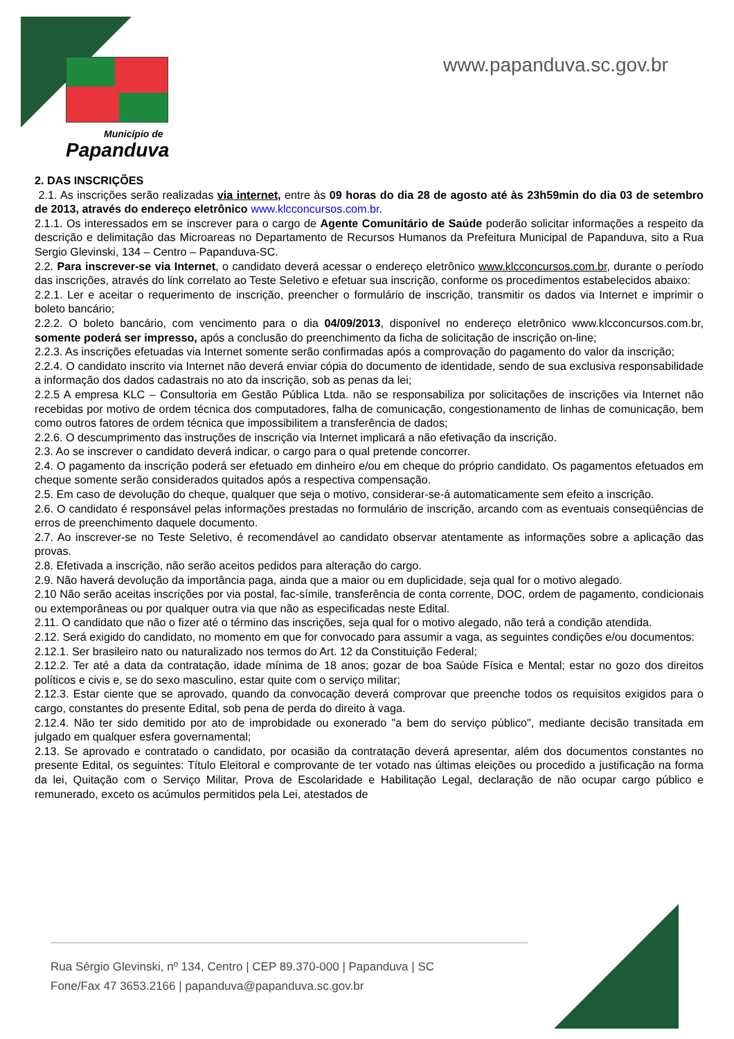Município de
Papanduva
www.papanduva.sc.gov.br
2. DAS INSCRIÇÕES
2.1. As inscrições serão realizadas via internet, entre às 09 horas do dia 28 de agosto até às 23h59min do dia 03 de setembro de 2013, através do endereço eletrônico www.klcconcursos.com.br.
2.1.1. Os interessados em se inscrever para o cargo de Agente Comunitário de Saúde poderão solicitar informações a respeito da descrição e delimitação das Microareas no Departamento de Recursos Humanos da Prefeitura Municipal de Papanduva, sito a Rua Sergio Glevinski, 134 – Centro – Papanduva-SC.
2.2. Para inscrever-se via Internet, o candidato deverá acessar o endereço eletrônico www.klcconcursos.com.br, durante o período das inscrições, através do link correlato ao Teste Seletivo e efetuar sua inscrição, conforme os procedimentos estabelecidos abaixo:
2.2.1. Ler e aceitar o requerimento de inscrição, preencher o formulário de inscrição, transmitir os dados via Internet e imprimir o boleto bancário;
2.2.2. O boleto bancário, com vencimento para o dia 04/09/2013, disponível no endereço eletrônico www.klcconcursos.com.br, somente poderá ser impresso, após a conclusão do preenchimento da ficha de solicitação de inscrição on-line;
2.2.3. As inscrições efetuadas via Internet somente serão confirmadas após a comprovação do pagamento do valor da inscrição;
2.2.4. O candidato inscrito via Internet não deverá enviar cópia do documento de identidade, sendo de sua exclusiva responsabilidade a informação dos dados cadastrais no ato da inscrição, sob as penas da lei;
2.2.5 A empresa KLC – Consultoria em Gestão Pública Ltda. não se responsabiliza por solicitações de inscrições via Internet não recebidas por motivo de ordem técnica dos computadores, falha de comunicação, congestionamento de linhas de comunicação, bem como outros fatores de ordem técnica que impossibilitem a transferência de dados;
2.2.6. O descumprimento das instruções de inscrição via Internet implicará a não efetivação da inscrição.
2.3. Ao se inscrever o candidato deverá indicar, o cargo para o qual pretende concorrer.
2.4. O pagamento da inscrição poderá ser efetuado em dinheiro e/ou em cheque do próprio candidato. Os pagamentos efetuados em cheque somente serão considerados quitados após a respectiva compensação.
2.5. Em caso de devolução do cheque, qualquer que seja o motivo, considerar-se-á automaticamente sem efeito a inscrição.
2.6. O candidato é responsável pelas informações prestadas no formulário de inscrição, arcando com as eventuais conseqüências de erros de preenchimento daquele documento.
2.7. Ao inscrever-se no Teste Seletivo, é recomendável ao candidato observar atentamente as informações sobre a aplicação das provas.
2.8. Efetivada a inscrição, não serão aceitos pedidos para alteração do cargo.
2.9. Não haverá devolução da importância paga, ainda que a maior ou em duplicidade, seja qual for o motivo alegado.
2.10 Não serão aceitas inscrições por via postal, fac-símile, transferência de conta corrente, DOC, ordem de pagamento, condicionais ou extemporâneas ou por qualquer outra via que não as especificadas neste Edital.
2.11. O candidato que não o fizer até o término das inscrições, seja qual for o motivo alegado, não terá a condição atendida.
2.12. Será exigido do candidato, no momento em que for convocado para assumir a vaga, as seguintes condições e/ou documentos:
2.12.1. Ser brasileiro nato ou naturalizado nos termos do Art. 12 da Constituição Federal;
2.12.2. Ter até a data da contratação, idade mínima de 18 anos; gozar de boa Saúde Física e Mental; estar no gozo dos direitos políticos e civis e, se do sexo masculino, estar quite com o serviço militar;
2.12.3. Estar ciente que se aprovado, quando da convocação deverá comprovar que preenche todos os requisitos exigidos para o cargo, constantes do presente Edital, sob pena de perda do direito à vaga.
2.12.4. Não ter sido demitido por ato de improbidade ou exonerado "a bem do serviço público", mediante decisão transitada em julgado em qualquer esfera governamental;
2.13. Se aprovado e contratado o candidato, por ocasião da contratação deverá apresentar, além dos documentos constantes no presente Edital, os seguintes: Título Eleitoral e comprovante de ter votado nas últimas eleições ou procedido a justificação na forma da lei, Quitação com o Serviço Militar, Prova de Escolaridade e Habilitação Legal, declaração de não ocupar cargo público e remunerado, exceto os acúmulos permitidos pela Lei, atestados de
Rua Sérgio Glevinski, nº 134, Centro | CEP 89.370-000 | Papanduva | SC
Fone/Fax 47 3653.2166 | papanduva@papanduva.sc.gov.br